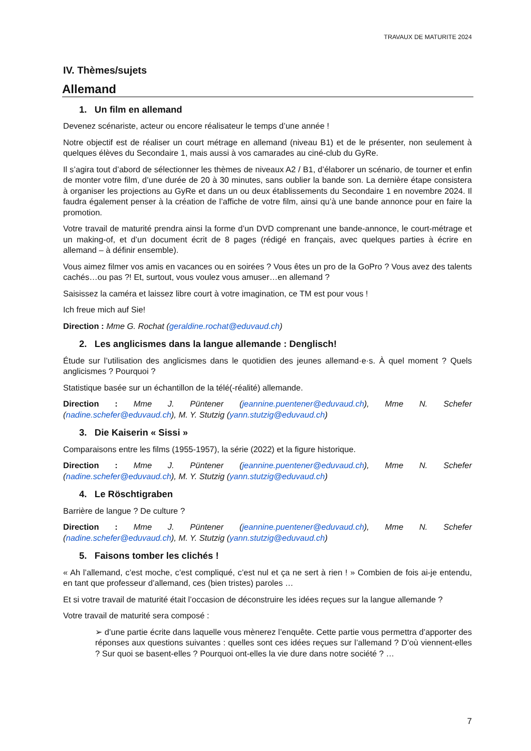TRAVAUX DE MATURITE 2024
IV. Thèmes/sujets
Allemand
1. Un film en allemand
Devenez scénariste, acteur ou encore réalisateur le temps d’une année !
Notre objectif est de réaliser un court métrage en allemand (niveau B1) et de le présenter, non seulement à quelques élèves du Secondaire 1, mais aussi à vos camarades au ciné-club du GyRe.
Il s’agira tout d’abord de sélectionner les thèmes de niveaux A2 / B1, d’élaborer un scénario, de tourner et enfin de monter votre film, d’une durée de 20 à 30 minutes, sans oublier la bande son. La dernière étape consistera à organiser les projections au GyRe et dans un ou deux établissements du Secondaire 1 en novembre 2024. Il faudra également penser à la création de l’affiche de votre film, ainsi qu’à une bande annonce pour en faire la promotion.
Votre travail de maturité prendra ainsi la forme d’un DVD comprenant une bande-annonce, le court-métrage et un making-of, et d’un document écrit de 8 pages (rédigé en français, avec quelques parties à écrire en allemand – à définir ensemble).
Vous aimez filmer vos amis en vacances ou en soirées ? Vous êtes un pro de la GoPro ? Vous avez des talents cachés…ou pas ?! Et, surtout, vous voulez vous amuser…en allemand ?
Saisissez la caméra et laissez libre court à votre imagination, ce TM est pour vous !
Ich freue mich auf Sie!
Direction : Mme G. Rochat (geraldine.rochat@eduvaud.ch)
2. Les anglicismes dans la langue allemande : Denglisch!
Étude sur l’utilisation des anglicismes dans le quotidien des jeunes allemand·e·s. À quel moment ? Quels anglicismes ? Pourquoi ?
Statistique basée sur un échantillon de la télé(-réalité) allemande.
Direction : Mme J. Püntener (jeannine.puentener@eduvaud.ch), Mme N. Schefer (nadine.schefer@eduvaud.ch), M. Y. Stutzig (yann.stutzig@eduvaud.ch)
3. Die Kaiserin « Sissi »
Comparaisons entre les films (1955-1957), la série (2022) et la figure historique.
Direction : Mme J. Püntener (jeannine.puentener@eduvaud.ch), Mme N. Schefer (nadine.schefer@eduvaud.ch), M. Y. Stutzig (yann.stutzig@eduvaud.ch)
4. Le Röschtigraben
Barrière de langue ? De culture ?
Direction : Mme J. Püntener (jeannine.puentener@eduvaud.ch), Mme N. Schefer (nadine.schefer@eduvaud.ch), M. Y. Stutzig (yann.stutzig@eduvaud.ch)
5. Faisons tomber les clichés !
« Ah l’allemand, c’est moche, c’est compliqué, c’est nul et ça ne sert à rien ! » Combien de fois ai-je entendu, en tant que professeur d’allemand, ces (bien tristes) paroles …
Et si votre travail de maturité était l’occasion de déconstruire les idées reçues sur la langue allemande ?
Votre travail de maturité sera composé :
➢ d’une partie écrite dans laquelle vous mènerez l’enquête. Cette partie vous permettra d’apporter des réponses aux questions suivantes : quelles sont ces idées reçues sur l’allemand ? D’où viennent-elles ? Sur quoi se basent-elles ? Pourquoi ont-elles la vie dure dans notre société ? …
7